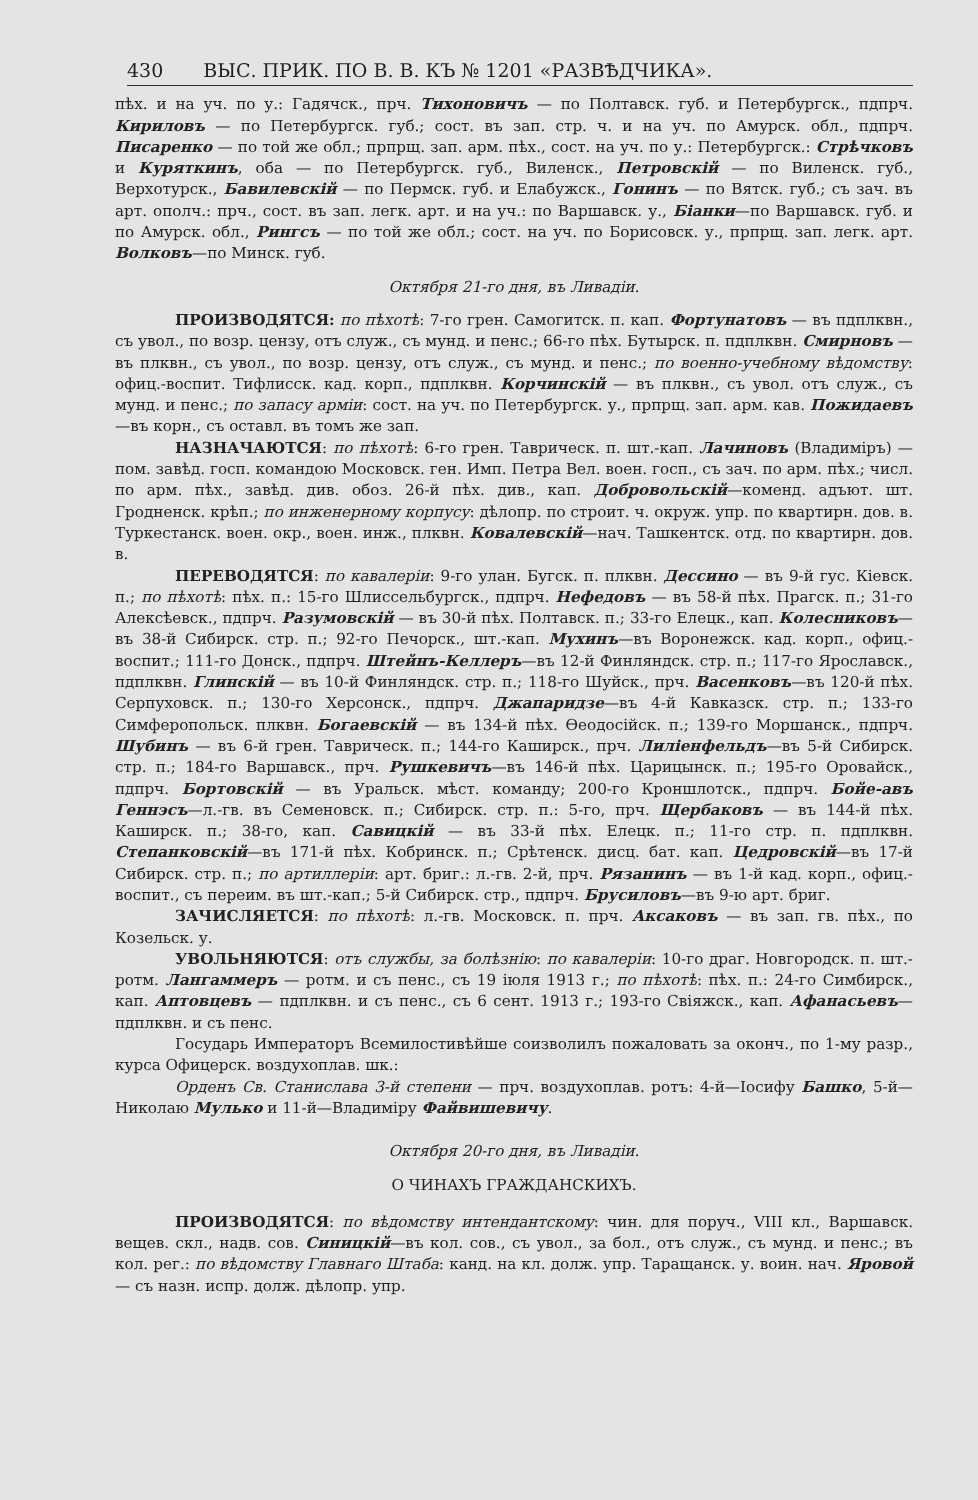430 ВЫС. ПРИК. ПО В. В. КЪ № 1201 «РАЗВѢДЧИКА».
пѣх. и на уч. по у.: Гадячск., прч. Тихоновичъ — по Полтавск. губ. и Петербургск., пдпрч. Кириловъ — по Петербургск. губ.; сост. въ зап. стр. ч. и на уч. по Амурск. обл., пдпрч. Писаренко — по той же обл.; прпрщ. зап. арм. пѣх., сост. на уч. по у.: Петербургск.: Стрѣчковъ и Куряткинъ, оба — по Петербургск. губ., Виленск., Петровскій — по Виленск. губ., Верхотурск., Бавилевскій — по Пермск. губ. и Елабужск., Гонинъ — по Вятск. губ.; съ зач. въ арт. ополч.: прч., сост. въ зап. легк. арт. и на уч.: по Варшавск. у., Біанки—по Варшавск. губ. и по Амурск. обл., Рингсъ — по той же обл.; сост. на уч. по Борисовск. у., прпрщ. зап. легк. арт. Волковъ—по Минск. губ.
Октября 21-го дня, въ Ливадіи.
ПРОИЗВОДЯТСЯ: по пѣхотѣ: 7-го грен. Самогитск. п. кап. Фортунатовъ — въ пдплквн., съ увол., по возр. цензу, отъ служ., съ мунд. и пенс.; 66-го пѣх. Бутырск. п. пдплквн. Смирновъ — въ плквн., съ увол., по возр. цензу, отъ служ., съ мунд. и пенс.; по военно-учебному вѣдомству: офиц.-воспит. Тифлисск. кад. корп., пдплквн. Корчинскій — въ плквн., съ увол. отъ служ., съ мунд. и пенс.; по запасу арміи: сост. на уч. по Петербургск. у., прпрщ. зап. арм. кав. Пожидаевъ—въ корн., съ оставл. въ томъ же зап.
НАЗНАЧАЮТСЯ: по пѣхотѣ: 6-го грен. Тавричеcк. п. шт.-кап. Лачиновъ (Владиміръ) — пом. завѣд. госп. командою Московск. ген. Имп. Петра Вел. воен. госп., съ зач. по арм. пѣх.; числ. по арм. пѣх., завѣд. див. обоз. 26-й пѣх. див., кап. Добровольскій—коменд. адъют. шт. Гродненск. крѣп.; по инженерному корпусу: дѣлопр. по строит. ч. окруж. упр. по квартирн. дов. в. Туркестанск. воен. окр., воен. инж., плквн. Ковалевскій—нач. Ташкентск. отд. по квартирн. дов. в.
ПЕРЕВОДЯТСЯ: по кавалеріи: 9-го улан. Бугск. п. плквн. Дессино — въ 9-й гус. Кіевск. п.; по пѣхотѣ: пѣх. п.: 15-го Шлиссельбургск., пдпрч. Нефедовъ — въ 58-й пѣх. Прагск. п.; 31-го Алексѣевск., пдпрч. Разумовскій — въ 30-й пѣх. Полтавск. п.; 33-го Елецк., кап. Колесниковъ—въ 38-й Сибирск. стр. п.; 92-го Печорск., шт.-кап. Мухинъ—въ Воронежск. кад. корп., офиц.-воспит.; 111-го Донск., пдпрч. Штейнъ-Келлеръ—въ 12-й Финляндск. стр. п.; 117-го Ярославск., пдплквн. Глинскій — въ 10-й Финляндск. стр. п.; 118-го Шуйск., прч. Васенковъ—въ 120-й пѣх. Серпуховск. п.; 130-го Херсонск., пдпрч. Джапаридзе—въ 4-й Кавказск. стр. п.; 133-го Симферопольск. плквн. Богаевскій — въ 134-й пѣх. Ѳеодосійск. п.; 139-го Моршанск., пдпрч. Шубинъ — въ 6-й грен. Тавричеcк. п.; 144-го Каширск., прч. Лиліенфельдъ—въ 5-й Сибирск. стр. п.; 184-го Варшавск., прч. Рушкевичъ—въ 146-й пѣх. Царицынск. п.; 195-го Оровайск., пдпрч. Бортовскій — въ Уральск. мѣст. команду; 200-го Кроншлотск., пдпрч. Бойе-авъ Геннэсъ—л.-гв. въ Семеновск. п.; Сибирск. стр. п.: 5-го, прч. Щербаковъ — въ 144-й пѣх. Каширск. п.; 38-го, кап. Савицкій — въ 33-й пѣх. Елецк. п.; 11-го стр. п. пдплквн. Степанковскій—въ 171-й пѣх. Кобринск. п.; Срѣтенск. дисц. бат. кап. Цедровскій—въ 17-й Сибирск. стр. п.; по артиллеріи: арт. бриг.: л.-гв. 2-й, прч. Рязанинъ — въ 1-й кад. корп., офиц.-воспит., съ переим. въ шт.-кап.; 5-й Сибирск. стр., пдпрч. Брусиловъ—въ 9-ю арт. бриг.
ЗАЧИСЛЯЕТСЯ: по пѣхотѣ: л.-гв. Московск. п. прч. Аксаковъ — въ зап. гв. пѣх., по Козельск. у.
УВОЛЬНЯЮТСЯ: отъ службы, за болѣзнію: по кавалеріи: 10-го драг. Новгородск. п. шт.-ротм. Лангаммеръ — ротм. и съ пенс., съ 19 іюля 1913 г.; по пѣхотѣ: пѣх. п.: 24-го Симбирск., кап. Аптовцевъ — пдплквн. и съ пенс., съ 6 сент. 1913 г.; 193-го Свіяжск., кап. Афанасьевъ—пдплквн. и съ пенс.
Государь Императоръ Всемилостивѣйше соизволилъ пожаловать за оконч., по 1-му разр., курса Офицерск. воздухоплав. шк.:
Орденъ Св. Станислава 3-й степени — прч. воздухоплав. ротъ: 4-й—Іосифу Башко, 5-й—Николаю Мулько и 11-й—Владиміру Файвишевичу.
Октября 20-го дня, въ Ливадіи.
О ЧИНАХЪ ГРАЖДАНСКИХЪ.
ПРОИЗВОДЯТСЯ: по вѣдомству интендантскому: чин. для поруч., VIII кл., Варшавск. вещев. скл., надв. сов. Синицкій—въ кол. сов., съ увол., за бол., отъ служ., съ мунд. и пенс.; въ кол. рег.: по вѣдомству Главнаго Штаба: канд. на кл. долж. упр. Таращанск. у. воин. нач. Яровой — съ назн. испр. долж. дѣлопр. упр.